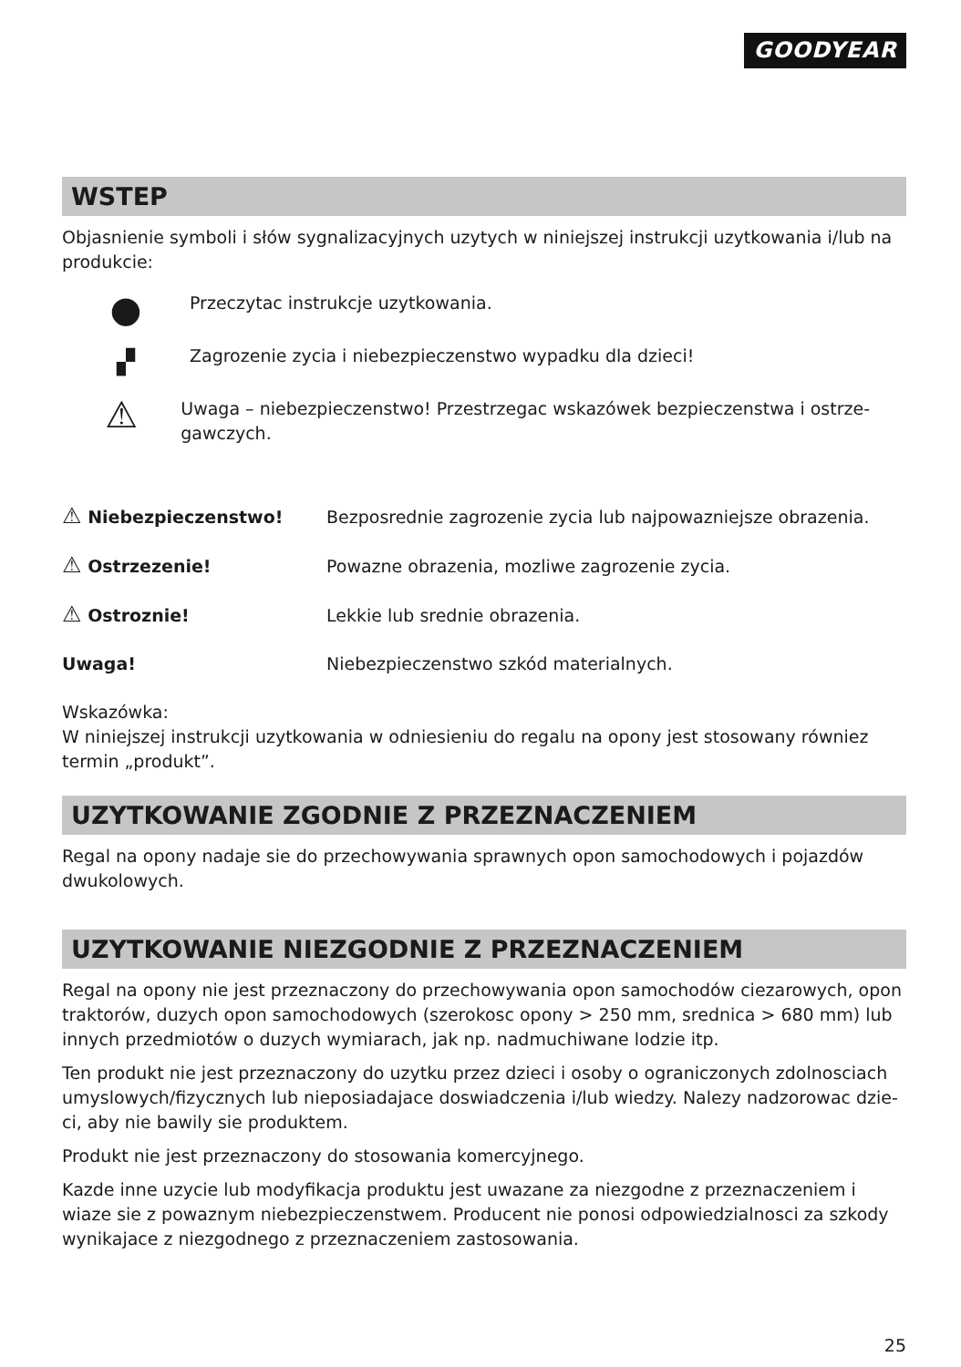GOODYEAR
WSTEP
Objasnienie symboli i słów sygnalizacyjnych uzytych w niniejszej instrukcji uzytkowania i/lub na produkcie:
●
Przeczytac instrukcje uzytkowania.
▞
Zagrozenie zycia i niebezpieczenstwo wypadku dla dzieci!
⚠
Uwaga – niebezpieczenstwo! Przestrzegac wskazówek bezpieczenstwa i ostrze-gawczych.
⚠ Niebezpieczenstwo!
Bezposrednie zagrozenie zycia lub najpowazniejsze obrazenia.
⚠ Ostrzezenie!
Powazne obrazenia, mozliwe zagrozenie zycia.
⚠ Ostroznie! Lekkie lub srednie obrazenia.
Uwaga!
Niebezpieczenstwo szkód materialnych.
Wskazówka:
W niniejszej instrukcji uzytkowania w odniesieniu do regalu na opony jest stosowany równiez termin „produkt”.
UZYTKOWANIE ZGODNIE Z PRZEZNACZENIEM
Regal na opony nadaje sie do przechowywania sprawnych opon samochodowych i pojazdów dwukolowych.
UZYTKOWANIE NIEZGODNIE Z PRZEZNACZENIEM
Regal na opony nie jest przeznaczony do przechowywania opon samochodów ciezarowych, opon traktorów, duzych opon samochodowych (szerokosc opony > 250 mm, srednica > 680 mm) lub innych przedmiotów o duzych wymiarach, jak np. nadmuchiwane lodzie itp.
Ten produkt nie jest przeznaczony do uzytku przez dzieci i osoby o ograniczonych zdolnosciach umyslowych/fizycznych lub nieposiadajace doswiadczenia i/lub wiedzy. Nalezy nadzorowac dzie-ci, aby nie bawily sie produktem.
Produkt nie jest przeznaczony do stosowania komercyjnego.
Kazde inne uzycie lub modyfikacja produktu jest uwazane za niezgodne z przeznaczeniem i wiaze sie z powaznym niebezpieczenstwem. Producent nie ponosi odpowiedzialnosci za szkody wynikajace z niezgodnego z przeznaczeniem zastosowania.
25